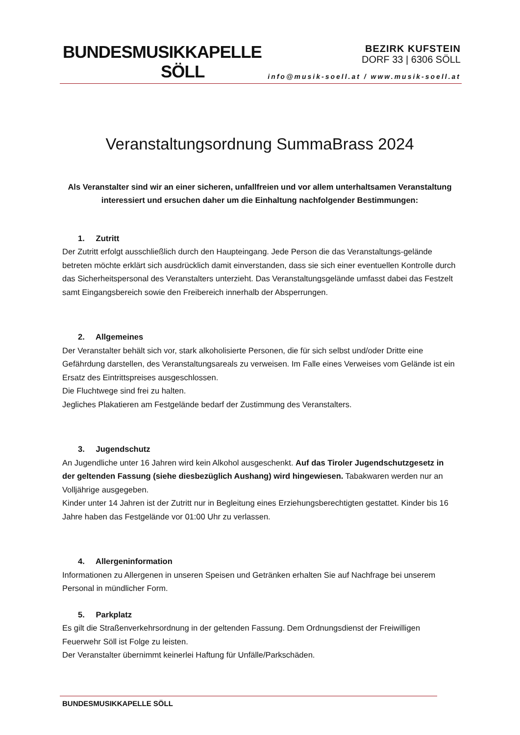BUNDESMUSIKKAPELLE
SÖLL
BEZIRK KUFSTEIN
DORF 33 | 6306 SÖLL
info@musik-soell.at / www.musik-soell.at
Veranstaltungsordnung SummaBrass 2024
Als Veranstalter sind wir an einer sicheren, unfallfreien und vor allem unterhaltsamen Veranstaltung interessiert und ersuchen daher um die Einhaltung nachfolgender Bestimmungen:
1. Zutritt
Der Zutritt erfolgt ausschließlich durch den Haupteingang. Jede Person die das Veranstaltungs-gelände betreten möchte erklärt sich ausdrücklich damit einverstanden, dass sie sich einer eventuellen Kontrolle durch das Sicherheitspersonal des Veranstalters unterzieht. Das Veranstaltungsgelände umfasst dabei das Festzelt samt Eingangsbereich sowie den Freibereich innerhalb der Absperrungen.
2. Allgemeines
Der Veranstalter behält sich vor, stark alkoholisierte Personen, die für sich selbst und/oder Dritte eine Gefährdung darstellen, des Veranstaltungsareals zu verweisen. Im Falle eines Verweises vom Gelände ist ein Ersatz des Eintrittspreises ausgeschlossen.
Die Fluchtwege sind frei zu halten.
Jegliches Plakatieren am Festgelände bedarf der Zustimmung des Veranstalters.
3. Jugendschutz
An Jugendliche unter 16 Jahren wird kein Alkohol ausgeschenkt. Auf das Tiroler Jugendschutzgesetz in der geltenden Fassung (siehe diesbezüglich Aushang) wird hingewiesen. Tabakwaren werden nur an Volljährige ausgegeben.
Kinder unter 14 Jahren ist der Zutritt nur in Begleitung eines Erziehungsberechtigten gestattet. Kinder bis 16 Jahre haben das Festgelände vor 01:00 Uhr zu verlassen.
4. Allergeninformation
Informationen zu Allergenen in unseren Speisen und Getränken erhalten Sie auf Nachfrage bei unserem Personal in mündlicher Form.
5. Parkplatz
Es gilt die Straßenverkehrsordnung in der geltenden Fassung. Dem Ordnungsdienst der Freiwilligen Feuerwehr Söll ist Folge zu leisten.
Der Veranstalter übernimmt keinerlei Haftung für Unfälle/Parkschäden.
BUNDESMUSIKKAPELLE SÖLL